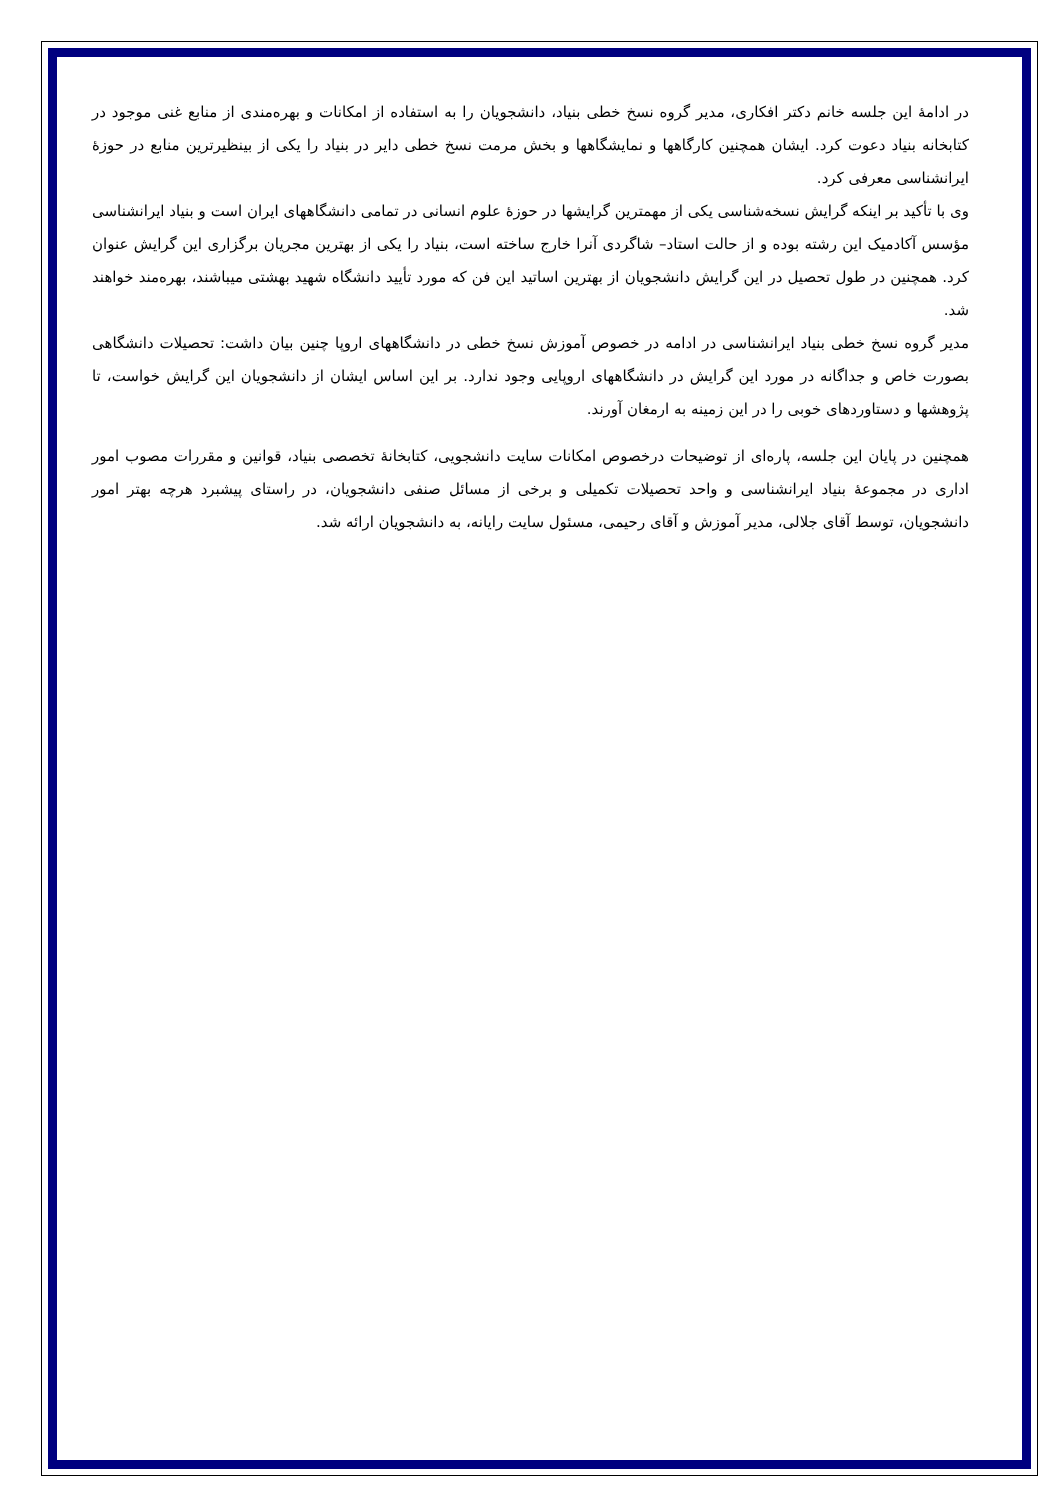در ادامهٔ این جلسه خانم دکتر افکاری، مدیر گروه نسخ خطی بنیاد، دانشجویان را به استفاده از امکانات و بهره‌مندی از منابع غنی موجود در کتابخانه بنیاد دعوت کرد. ایشان همچنین کارگاهها و نمایشگاهها و بخش مرمت نسخ خطی دایر در بنیاد را یکی از بینظیرترین منابع در حوزهٔ ایرانشناسی معرفی کرد.
وی با تأکید بر اینکه گرایش نسخه‌شناسی یکی از مهمترین گرایشها در حوزهٔ علوم انسانی در تمامی دانشگاههای ایران است و بنیاد ایرانشناسی مؤسس آکادمیک این رشته بوده و از حالت استاد– شاگردی آنرا خارج ساخته است، بنیاد را یکی از بهترین مجریان برگزاری این گرایش عنوان کرد. همچنین در طول تحصیل در این گرایش دانشجویان از بهترین اساتید این فن که مورد تأیید دانشگاه شهید بهشتی میباشند، بهره‌مند خواهند شد.
مدیر گروه نسخ خطی بنیاد ایرانشناسی در ادامه در خصوص آموزش نسخ خطی در دانشگاههای اروپا چنین بیان داشت: تحصیلات دانشگاهی بصورت خاص و جداگانه در مورد این گرایش در دانشگاههای اروپایی وجود ندارد. بر این اساس ایشان از دانشجویان این گرایش خواست، تا پژوهشها و دستاوردهای خوبی را در این زمینه به ارمغان آورند.
همچنین در پایان این جلسه، پاره‌ای از توضیحات درخصوص امکانات سایت دانشجویی، کتابخانهٔ تخصصی بنیاد، قوانین و مقررات مصوب امور اداری در مجموعهٔ بنیاد ایرانشناسی و واحد تحصیلات تکمیلی و برخی از مسائل صنفی دانشجویان، در راستای پیشبرد هرچه بهتر امور دانشجویان، توسط آقای جلالی، مدیر آموزش و آقای رحیمی، مسئول سایت رایانه، به دانشجویان ارائه شد.